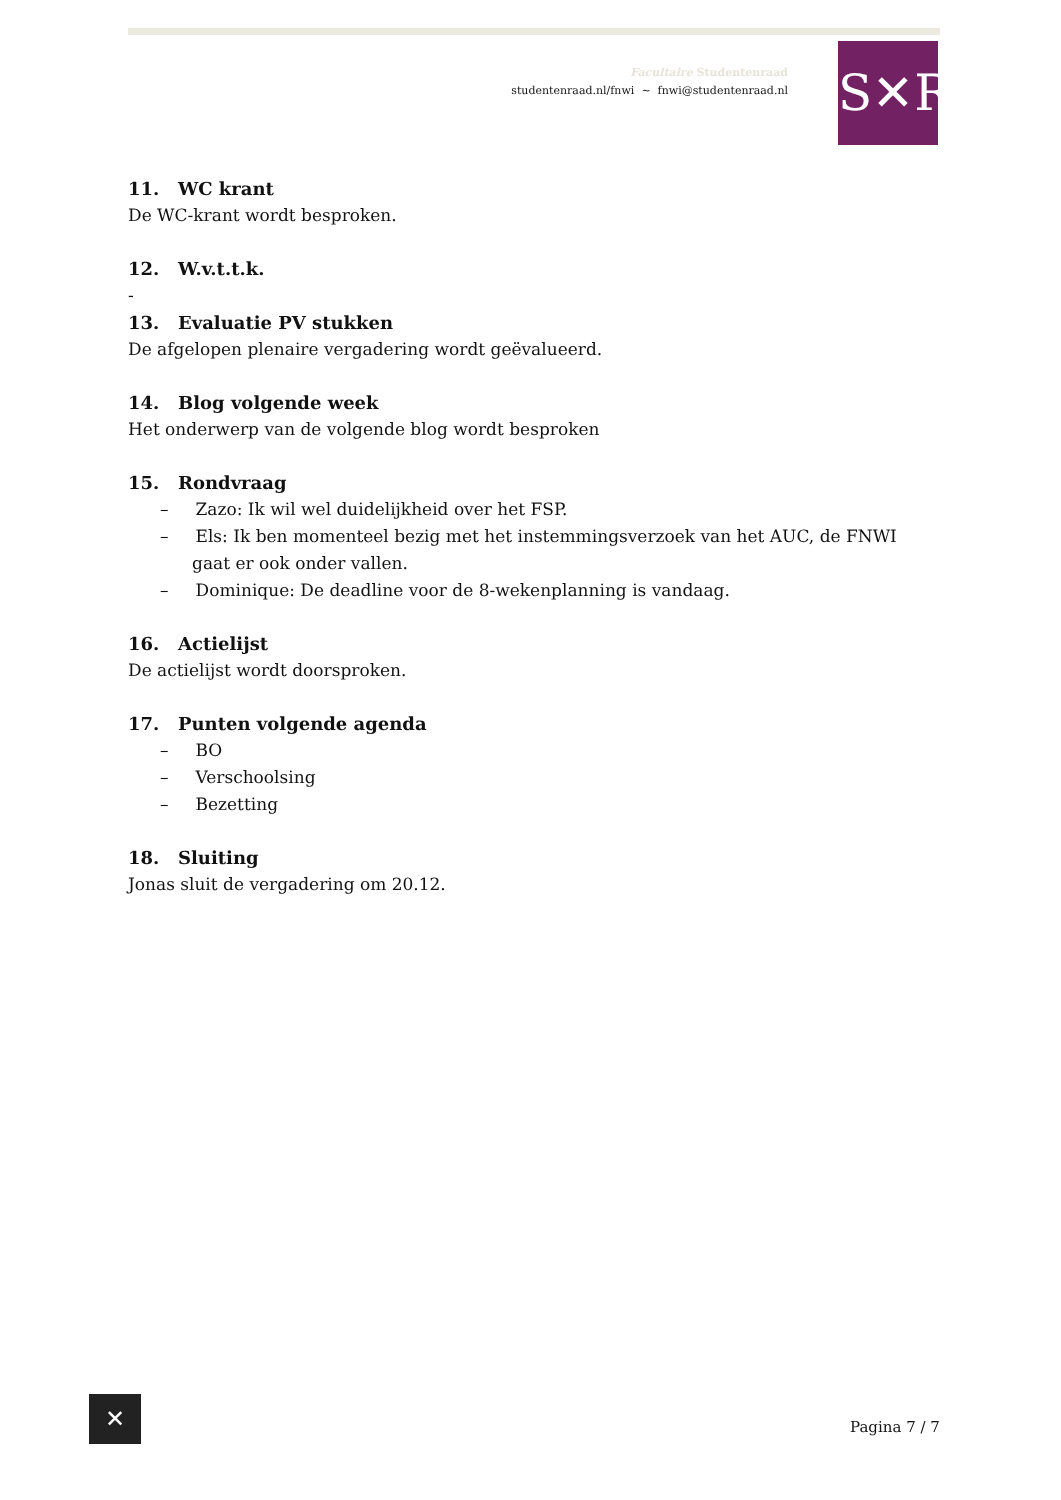Facultaire Studentenraad
studentenraad.nl/fnwi ~ fnwi@studentenraad.nl
S✕R
11. WC krant
De WC-krant wordt besproken.
12. W.v.t.t.k.
-
13. Evaluatie PV stukken
De afgelopen plenaire vergadering wordt geëvalueerd.
14. Blog volgende week
Het onderwerp van de volgende blog wordt besproken
15. Rondvraag
– Zazo: Ik wil wel duidelijkheid over het FSP.
– Els: Ik ben momenteel bezig met het instemmingsverzoek van het AUC, de FNWI gaat er ook onder vallen.
– Dominique: De deadline voor de 8-wekenplanning is vandaag.
16. Actielijst
De actielijst wordt doorsproken.
17. Punten volgende agenda
– BO
– Verschoolsing
– Bezetting
18. Sluiting
Jonas sluit de vergadering om 20.12.
✕
Pagina 7 / 7